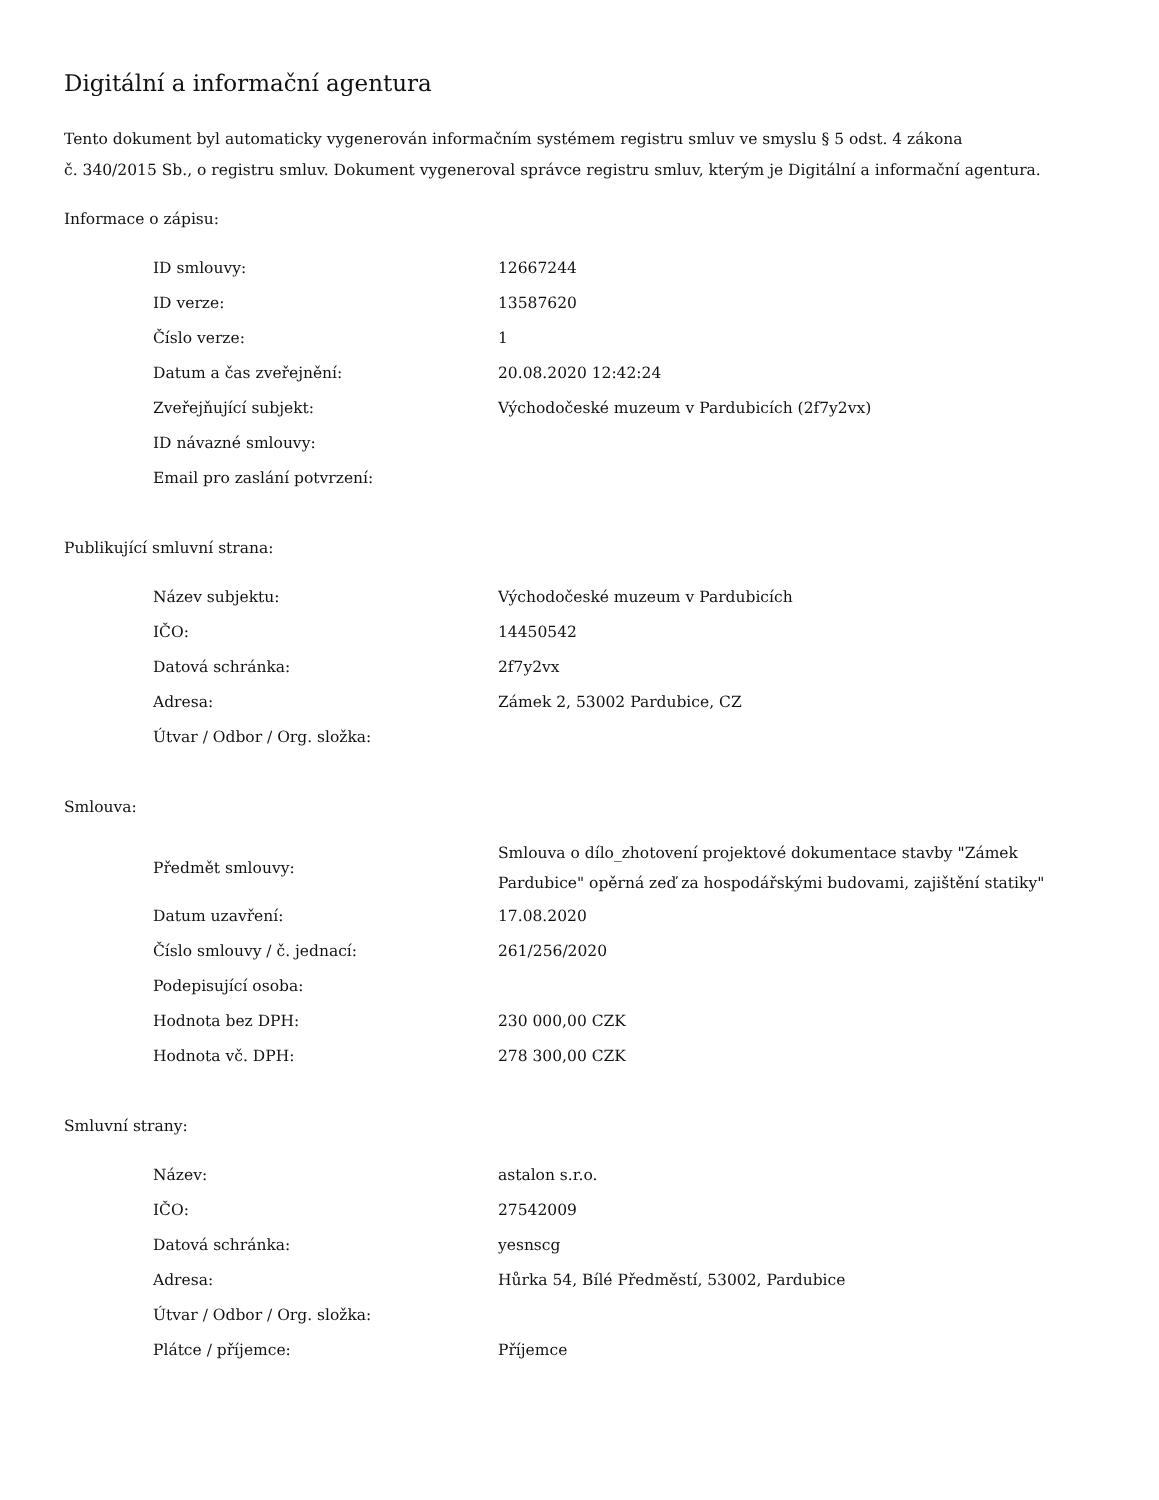Digitální a informační agentura
Tento dokument byl automaticky vygenerován informačním systémem registru smluv ve smyslu § 5 odst. 4 zákona
č. 340/2015 Sb., o registru smluv. Dokument vygeneroval správce registru smluv, kterým je Digitální a informační agentura.
Informace o zápisu:
| ID smlouvy: | 12667244 |
| ID verze: | 13587620 |
| Číslo verze: | 1 |
| Datum a čas zveřejnění: | 20.08.2020 12:42:24 |
| Zveřejňující subjekt: | Východočeské muzeum v Pardubicích (2f7y2vx) |
| ID návazné smlouvy: | |
| Email pro zaslání potvrzení: | |
Publikující smluvní strana:
| Název subjektu: | Východočeské muzeum v Pardubicích |
| IČO: | 14450542 |
| Datová schránka: | 2f7y2vx |
| Adresa: | Zámek 2, 53002 Pardubice, CZ |
| Útvar / Odbor / Org. složka: | |
Smlouva:
| Předmět smlouvy: | Smlouva o dílo_zhotovení projektové dokumentace stavby "Zámek Pardubice" opěrná zeď za hospodářskými budovami, zajištění statiky" |
| Datum uzavření: | 17.08.2020 |
| Číslo smlouvy / č. jednací: | 261/256/2020 |
| Podepisující osoba: | |
| Hodnota bez DPH: | 230 000,00 CZK |
| Hodnota vč. DPH: | 278 300,00 CZK |
Smluvní strany:
| Název: | astalon s.r.o. |
| IČO: | 27542009 |
| Datová schránka: | yesnscg |
| Adresa: | Hůrka 54, Bílé Předměstí, 53002, Pardubice |
| Útvar / Odbor / Org. složka: | |
| Plátce / příjemce: | Příjemce |